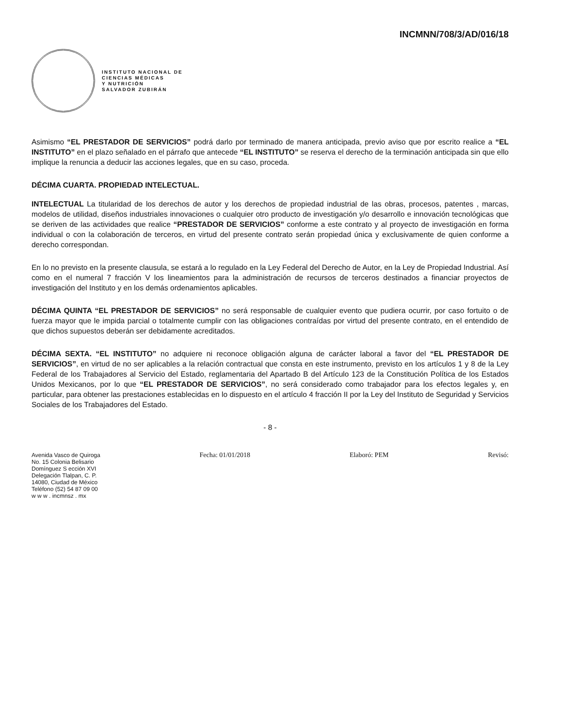INCMNN/708/3/AD/016/18
INSTITUTO NACIONAL DE
CIENCIAS MÉDICAS
Y NUTRICIÓN
SALVADOR ZUBIRÁN
Asimismo “EL PRESTADOR DE SERVICIOS” podrá darlo por terminado de manera anticipada, previo aviso que por escrito realice a “EL INSTITUTO” en el plazo señalado en el párrafo que antecede “EL INSTITUTO” se reserva el derecho de la terminación anticipada sin que ello implique la renuncia a deducir las acciones legales, que en su caso, proceda.
DÉCIMA CUARTA. PROPIEDAD INTELECTUAL.
INTELECTUAL La titularidad de los derechos de autor y los derechos de propiedad industrial de las obras, procesos, patentes , marcas, modelos de utilidad, diseños industriales innovaciones o cualquier otro producto de investigación y/o desarrollo e innovación tecnológicas que se deriven de las actividades que realice “PRESTADOR DE SERVICIOS” conforme a este contrato y al proyecto de investigación en forma individual o con la colaboración de terceros, en virtud del presente contrato serán propiedad única y exclusivamente de quien conforme a derecho correspondan.
En lo no previsto en la presente clausula, se estará a lo regulado en la Ley Federal del Derecho de Autor, en la Ley de Propiedad Industrial. Así como en el numeral 7 fracción V los lineamientos para la administración de recursos de terceros destinados a financiar proyectos de investigación del Instituto y en los demás ordenamientos aplicables.
DÉCIMA QUINTA “EL PRESTADOR DE SERVICIOS” no será responsable de cualquier evento que pudiera ocurrir, por caso fortuito o de fuerza mayor que le impida parcial o totalmente cumplir con las obligaciones contraídas por virtud del presente contrato, en el entendido de que dichos supuestos deberán ser debidamente acreditados.
DÉCIMA SEXTA. “EL INSTITUTO” no adquiere ni reconoce obligación alguna de carácter laboral a favor del “EL PRESTADOR DE SERVICIOS”, en virtud de no ser aplicables a la relación contractual que consta en este instrumento, previsto en los artículos 1 y 8 de la Ley Federal de los Trabajadores al Servicio del Estado, reglamentaria del Apartado B del Artículo 123 de la Constitución Política de los Estados Unidos Mexicanos, por lo que “EL PRESTADOR DE SERVICIOS”, no será considerado como trabajador para los efectos legales y, en particular, para obtener las prestaciones establecidas en lo dispuesto en el artículo 4 fracción II por la Ley del Instituto de Seguridad y Servicios Sociales de los Trabajadores del Estado.
- 8 -
Avenida Vasco de Quiroga
No. 15 Colonia Belisario
Domínguez S ección XVI
Delegación Tlalpan, C. P.
14080, Ciudad de México
Teléfono (52) 54 87 09 00
w w w . incmnsz . mx
Fecha: 01/01/2018 Elaboró: PEM Revisó: